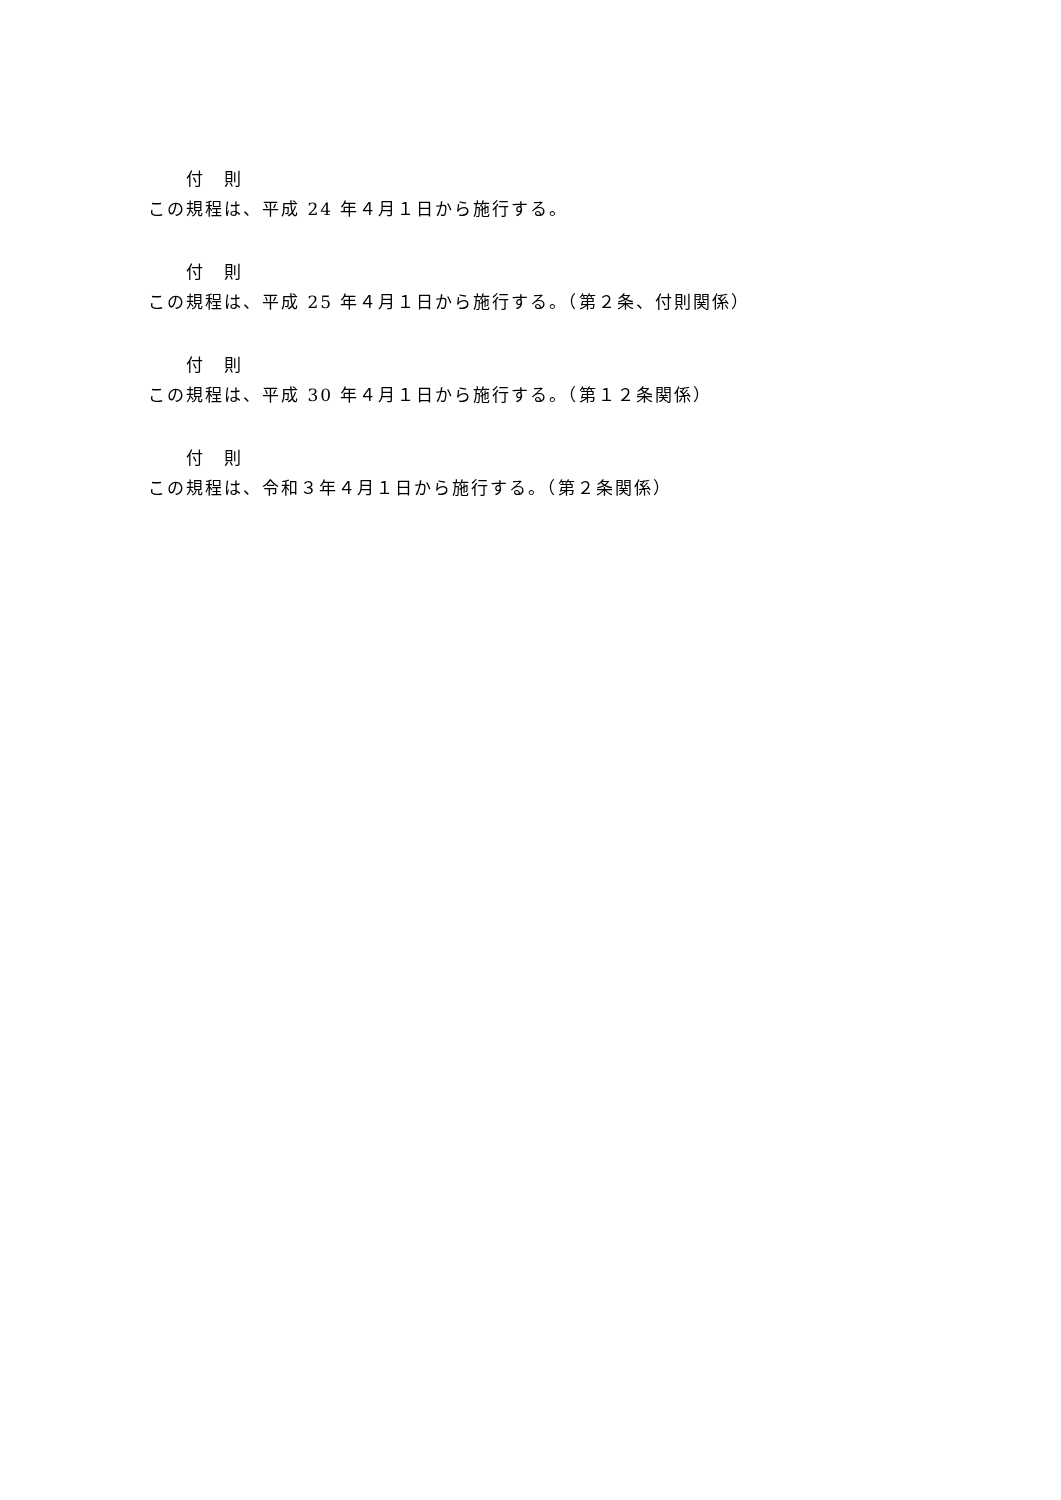付　則
この規程は、平成 24 年４月１日から施行する。
付　則
この規程は、平成 25 年４月１日から施行する。（第２条、付則関係）
付　則
この規程は、平成 30 年４月１日から施行する。（第１２条関係）
付　則
この規程は、令和３年４月１日から施行する。（第２条関係）